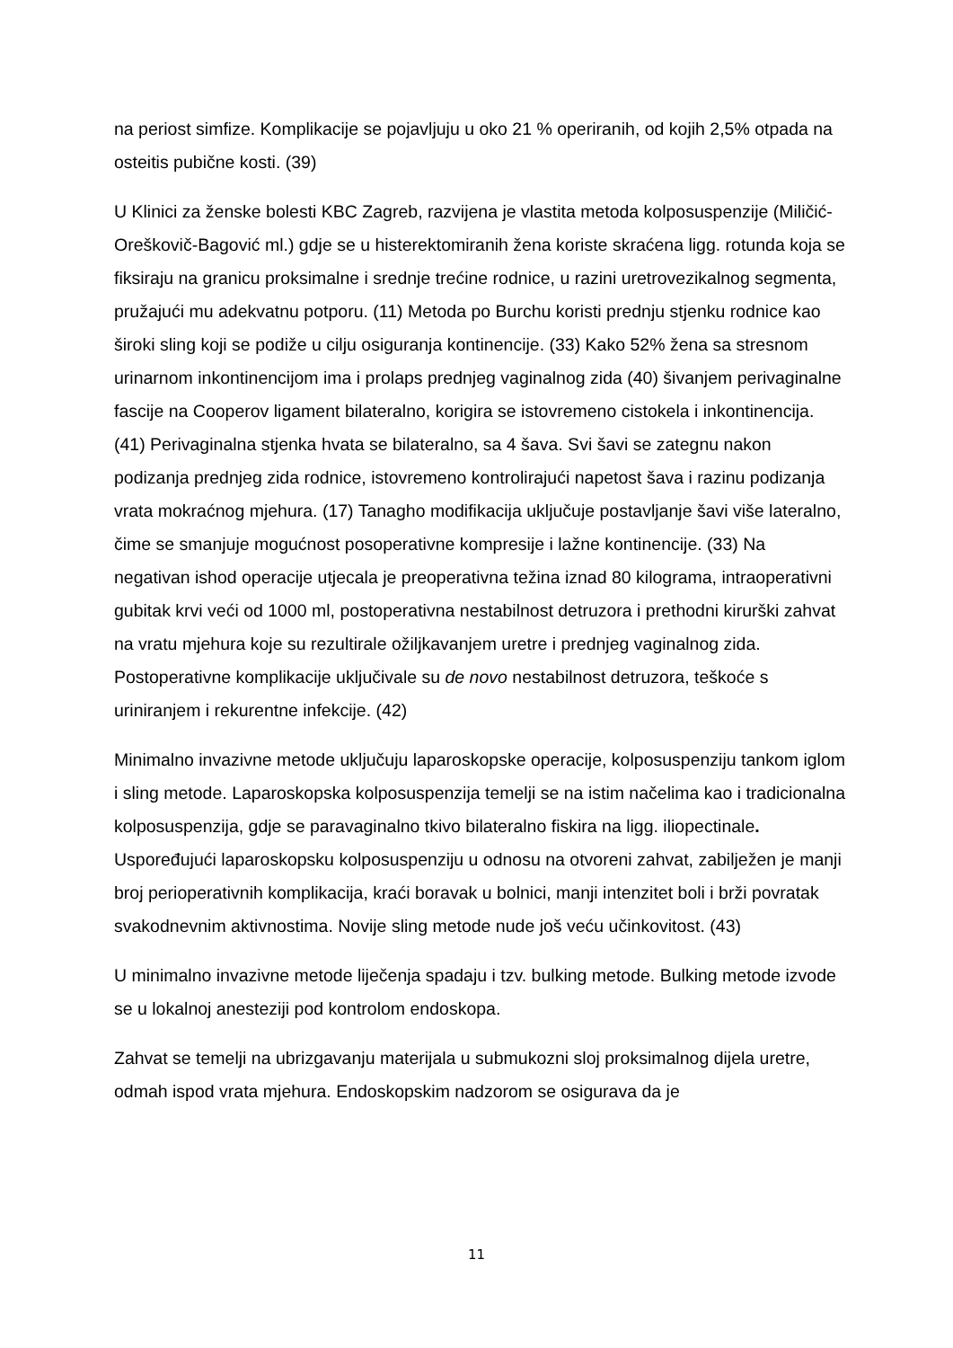na periost simfize. Komplikacije se pojavljuju u oko 21 % operiranih, od kojih 2,5% otpada na osteitis pubične kosti. (39)
U Klinici za ženske bolesti KBC Zagreb, razvijena je vlastita metoda kolposuspenzije (Miličić-Oreškovič-Bagović ml.) gdje se u histerektomiranih žena koriste skraćena ligg. rotunda koja se fiksiraju na granicu proksimalne i srednje trećine rodnice, u razini uretrovezikalnog segmenta, pružajući mu adekvatnu potporu. (11) Metoda po Burchu koristi prednju stjenku rodnice kao široki sling koji se podiže u cilju osiguranja kontinencije. (33) Kako 52% žena sa stresnom urinarnom inkontinencijom ima i prolaps prednjeg vaginalnog zida (40) šivanjem perivaginalne fascije na Cooperov ligament bilateralno, korigira se istovremeno cistokela i inkontinencija. (41) Perivaginalna stjenka hvata se bilateralno, sa 4 šava. Svi šavi se zategnu nakon podizanja prednjeg zida rodnice, istovremeno kontrolirajući napetost šava i razinu podizanja vrata mokraćnog mjehura. (17) Tanagho modifikacija uključuje postavljanje šavi više lateralno, čime se smanjuje mogućnost posoperativne kompresije i lažne kontinencije. (33) Na negativan ishod operacije utjecala je preoperativna težina iznad 80 kilograma, intraoperativni gubitak krvi veći od 1000 ml, postoperativna nestabilnost detruzora i prethodni kirurški zahvat na vratu mjehura koje su rezultirale ožiljkavanjem uretre i prednjeg vaginalnog zida. Postoperativne komplikacije uključivale su de novo nestabilnost detruzora, teškoće s uriniranjem i rekurentne infekcije. (42)
Minimalno invazivne metode uključuju laparoskopske operacije, kolposuspenziju tankom iglom i sling metode. Laparoskopska kolposuspenzija temelji se na istim načelima kao i tradicionalna kolposuspenzija, gdje se paravaginalno tkivo bilateralno fiskira na ligg. iliopectinale. Uspoređujući laparoskopsku kolposuspenziju u odnosu na otvoreni zahvat, zabilježen je manji broj perioperativnih komplikacija, kraći boravak u bolnici, manji intenzitet boli i brži povratak svakodnevnim aktivnostima. Novije sling metode nude još veću učinkovitost. (43)
U minimalno invazivne metode liječenja spadaju i tzv. bulking metode. Bulking metode izvode se u lokalnoj anesteziji pod kontrolom endoskopa.
Zahvat se temelji na ubrizgavanju materijala u submukozni sloj proksimalnog dijela uretre, odmah ispod vrata mjehura. Endoskopskim nadzorom se osigurava da je
11